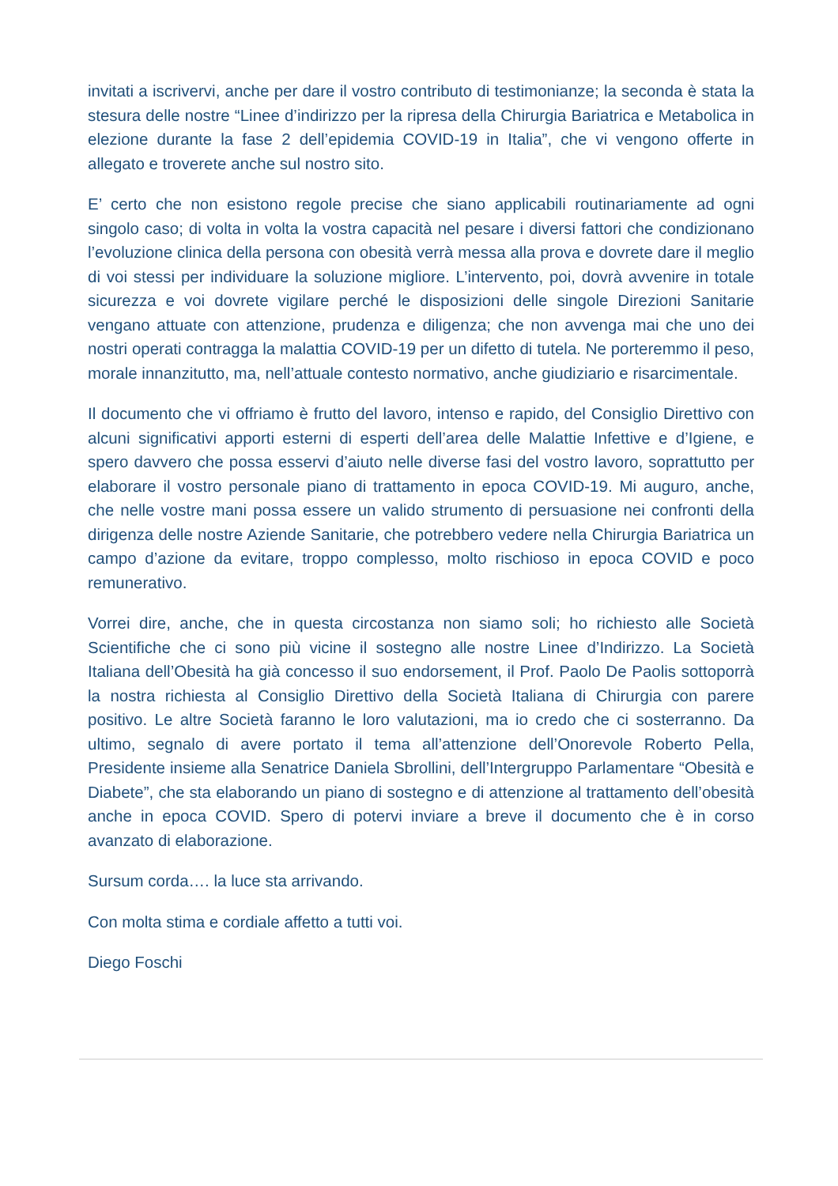invitati a iscrivervi, anche per dare il vostro contributo di testimonianze; la seconda è stata la stesura delle nostre “Linee d’indirizzo per la ripresa della Chirurgia Bariatrica e Metabolica in elezione durante la fase 2 dell’epidemia COVID-19 in Italia”, che vi vengono offerte in allegato e troverete anche sul nostro sito.
E’ certo che non esistono regole precise che siano applicabili routinariamente ad ogni singolo caso; di volta in volta la vostra capacità nel pesare i diversi fattori che condizionano l’evoluzione clinica della persona con obesità verrà messa alla prova e dovrete dare il meglio di voi stessi per individuare la soluzione migliore. L’intervento, poi, dovrà avvenire in totale sicurezza e voi dovrete vigilare perché le disposizioni delle singole Direzioni Sanitarie vengano attuate con attenzione, prudenza e diligenza; che non avvenga mai che uno dei nostri operati contragga la malattia COVID-19 per un difetto di tutela. Ne porteremmo il peso, morale innanzitutto, ma, nell’attuale contesto normativo, anche giudiziario e risarcimentale.
Il documento che vi offriamo è frutto del lavoro, intenso e rapido, del Consiglio Direttivo con alcuni significativi apporti esterni di esperti dell’area delle Malattie Infettive e d’Igiene, e spero davvero che possa esservi d’aiuto nelle diverse fasi del vostro lavoro, soprattutto per elaborare il vostro personale piano di trattamento in epoca COVID-19. Mi auguro, anche, che nelle vostre mani possa essere un valido strumento di persuasione nei confronti della dirigenza delle nostre Aziende Sanitarie, che potrebbero vedere nella Chirurgia Bariatrica un campo d’azione da evitare, troppo complesso, molto rischioso in epoca COVID e poco remunerativo.
Vorrei dire, anche, che in questa circostanza non siamo soli; ho richiesto alle Società Scientifiche che ci sono più vicine il sostegno alle nostre Linee d’Indirizzo. La Società Italiana dell’Obesità ha già concesso il suo endorsement, il Prof. Paolo De Paolis sottoporrà la nostra richiesta al Consiglio Direttivo della Società Italiana di Chirurgia con parere positivo. Le altre Società faranno le loro valutazioni, ma io credo che ci sosterranno. Da ultimo, segnalo di avere portato il tema all’attenzione dell’Onorevole Roberto Pella, Presidente insieme alla Senatrice Daniela Sbrollini, dell’Intergruppo Parlamentare “Obesità e Diabete”, che sta elaborando un piano di sostegno e di attenzione al trattamento dell’obesità anche in epoca COVID. Spero di potervi inviare a breve il documento che è in corso avanzato di elaborazione.
Sursum corda…. la luce sta arrivando.
Con molta stima e cordiale affetto a tutti voi.
Diego Foschi